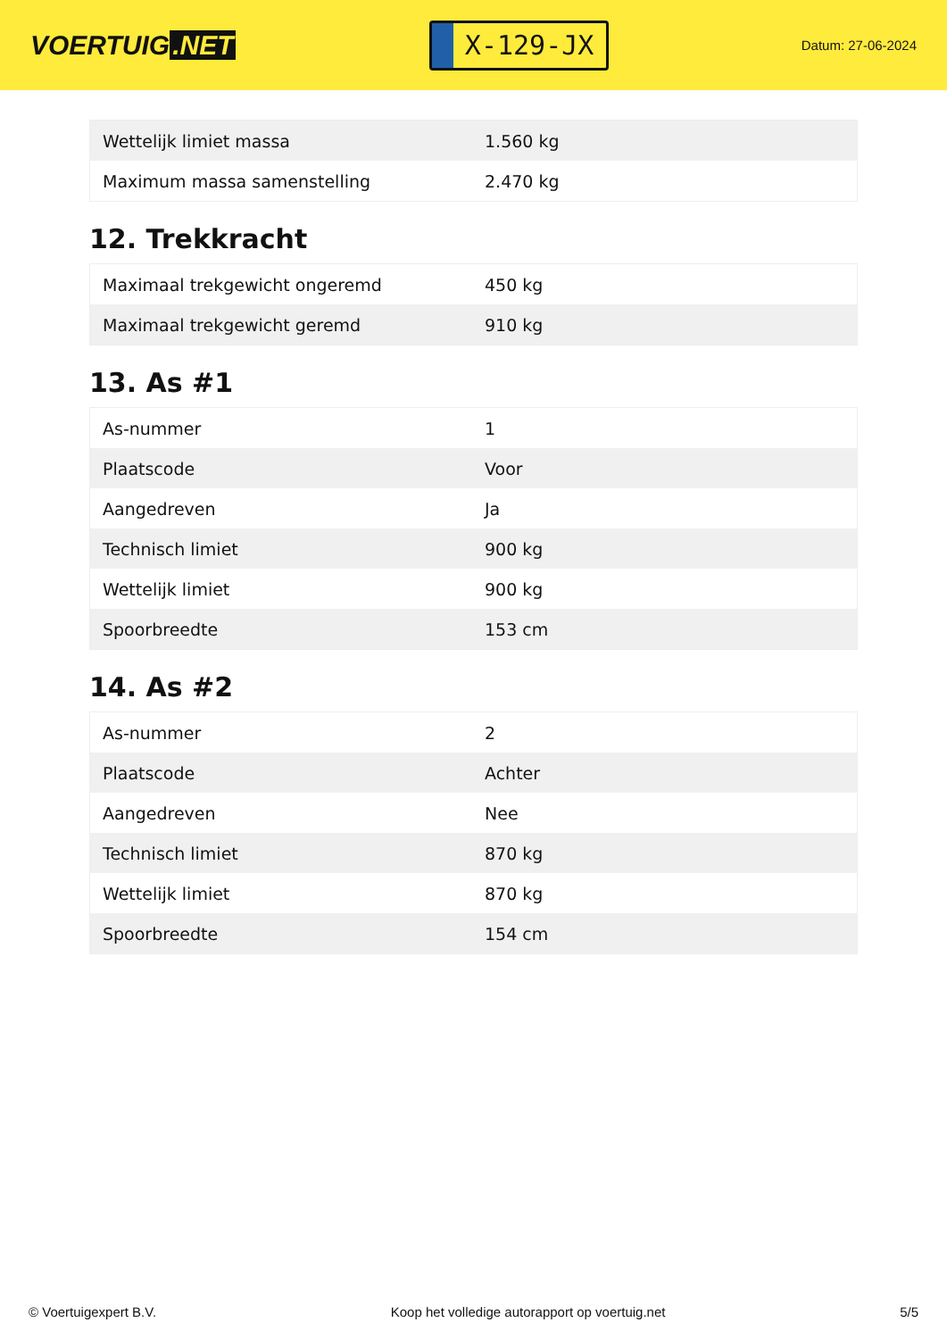VOERTUIG.NET
X-129-JX
Datum: 27-06-2024
| Wettelijk limiet massa | 1.560 kg |
| Maximum massa samenstelling | 2.470 kg |
12. Trekkracht
| Maximaal trekgewicht ongeremd | 450 kg |
| Maximaal trekgewicht geremd | 910 kg |
13. As #1
| As-nummer | 1 |
| Plaatscode | Voor |
| Aangedreven | Ja |
| Technisch limiet | 900 kg |
| Wettelijk limiet | 900 kg |
| Spoorbreedte | 153 cm |
14. As #2
| As-nummer | 2 |
| Plaatscode | Achter |
| Aangedreven | Nee |
| Technisch limiet | 870 kg |
| Wettelijk limiet | 870 kg |
| Spoorbreedte | 154 cm |
© Voertuigexpert B.V. Koop het volledige autorapport op voertuig.net 5/5